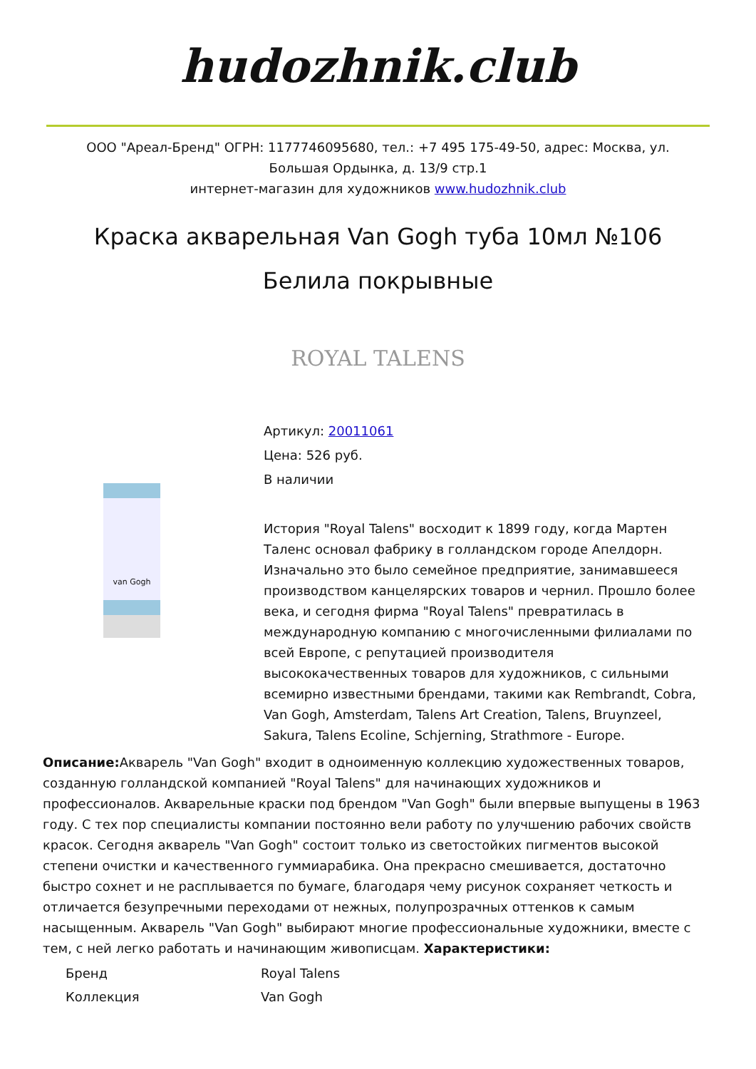hudozhnik.club
ООО "Ареал-Бренд" ОГРН: 1177746095680, тел.: +7 495 175-49-50, адрес: Москва, ул.
Большая Ордынка, д. 13/9 стр.1
интернет-магазин для художников www.hudozhnik.club
Краска акварельная Van Gogh туба 10мл №106 Белила покрывные
ROYAL TALENS
van Gogh
Артикул: 20011061
Цена: 526 руб.
В наличии
История "Royal Talens" восходит к 1899 году, когда Мартен Таленс основал фабрику в голландском городе Апелдорн. Изначально это было семейное предприятие, занимавшееся производством канцелярских товаров и чернил. Прошло более века, и сегодня фирма "Royal Talens" превратилась в международную компанию с многочисленными филиалами по всей Европе, с репутацией производителя высококачественных товаров для художников, с сильными всемирно известными брендами, такими как Rembrandt, Cobra, Van Gogh, Amsterdam, Talens Art Creation, Talens, Bruynzeel, Sakura, Talens Ecoline, Schjerning, Strathmore - Europe.
Описание: Акварель "Van Gogh" входит в одноименную коллекцию художественных товаров, созданную голландской компанией "Royal Talens" для начинающих художников и профессионалов. Акварельные краски под брендом "Van Gogh" были впервые выпущены в 1963 году. С тех пор специалисты компании постоянно вели работу по улучшению рабочих свойств красок. Сегодня акварель "Van Gogh" состоит только из светостойких пигментов высокой степени очистки и качественного гуммиарабика. Она прекрасно смешивается, достаточно быстро сохнет и не расплывается по бумаге, благодаря чему рисунок сохраняет четкость и отличается безупречными переходами от нежных, полупрозрачных оттенков к самым насыщенным. Акварель "Van Gogh" выбирают многие профессиональные художники, вместе с тем, с ней легко работать и начинающим живописцам. Характеристики:
| Бренд | Royal Talens |
| Коллекция | Van Gogh |